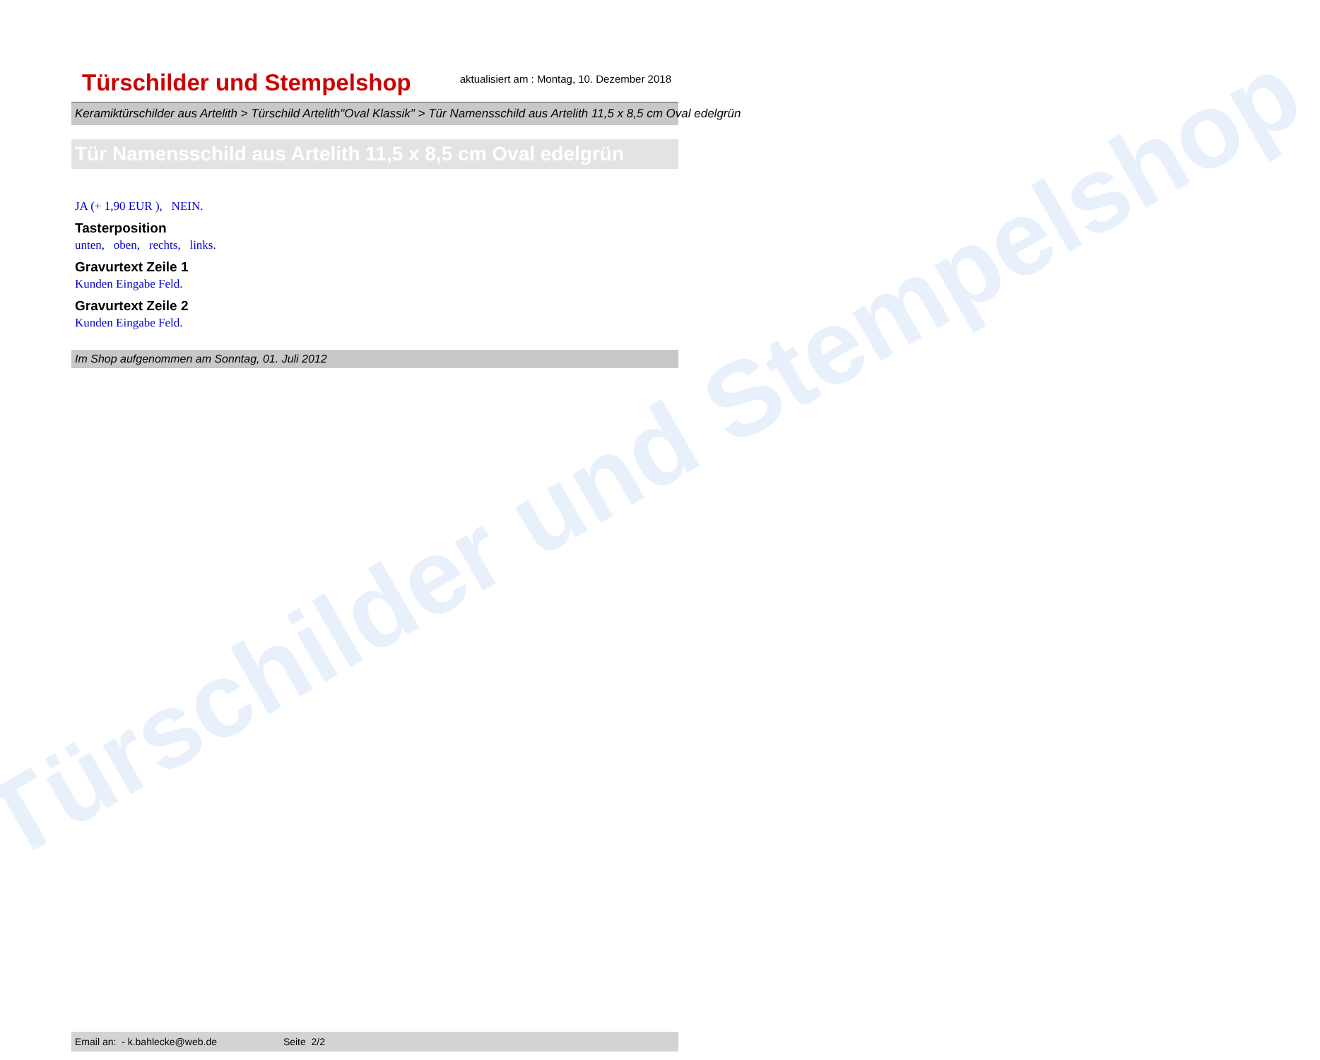Türschilder und Stempelshop
Türschilder und Stempelshop
aktualisiert am : Montag, 10. Dezember 2018
Keramiktürschilder aus Artelith > Türschild Artelith"Oval Klassik" > Tür Namensschild aus Artelith 11,5 x 8,5 cm Oval edelgrün
Tür Namensschild aus Artelith 11,5 x 8,5 cm Oval edelgrün
JA (+ 1,90 EUR ), NEIN.
Tasterposition
unten, oben, rechts, links.
Gravurtext Zeile 1
Kunden Eingabe Feld.
Gravurtext Zeile 2
Kunden Eingabe Feld.
Im Shop aufgenommen am Sonntag, 01. Juli 2012
Email an: - k.bahlecke@web.de Seite 2/2